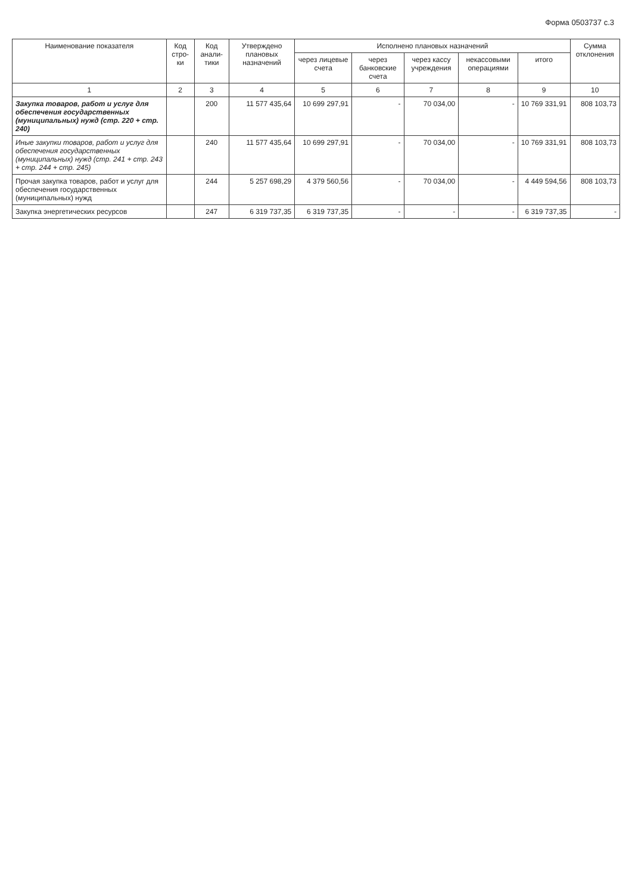Форма 0503737 с.3
| Наименование показателя | Код стро-ки | Код анали-тики | Утверждено плановых назначений | Исполнено плановых назначений | | | | | Сумма отклонения |
| --- | --- | --- | --- | --- | --- | --- | --- | --- | --- |
| | | | | через лицевые счета | через банковские счета | через кассу учреждения | некассовыми операциями | итого | |
| 1 | 2 | 3 | 4 | 5 | 6 | 7 | 8 | 9 | 10 |
| Закупка товаров, работ и услуг для обеспечения государственных (муниципальных) нужд (стр. 220 + стр. 240) | | 200 | 11 577 435,64 | 10 699 297,91 | - | 70 034,00 | - | 10 769 331,91 | 808 103,73 |
| Иные закупки товаров, работ и услуг для обеспечения государственных (муниципальных) нужд (стр. 241 + стр. 243 + стр. 244 + стр. 245) | | 240 | 11 577 435,64 | 10 699 297,91 | - | 70 034,00 | - | 10 769 331,91 | 808 103,73 |
| Прочая закупка товаров, работ и услуг для обеспечения государственных (муниципальных) нужд | | 244 | 5 257 698,29 | 4 379 560,56 | - | 70 034,00 | - | 4 449 594,56 | 808 103,73 |
| Закупка энергетических ресурсов | | 247 | 6 319 737,35 | 6 319 737,35 | - | - | - | 6 319 737,35 | - |